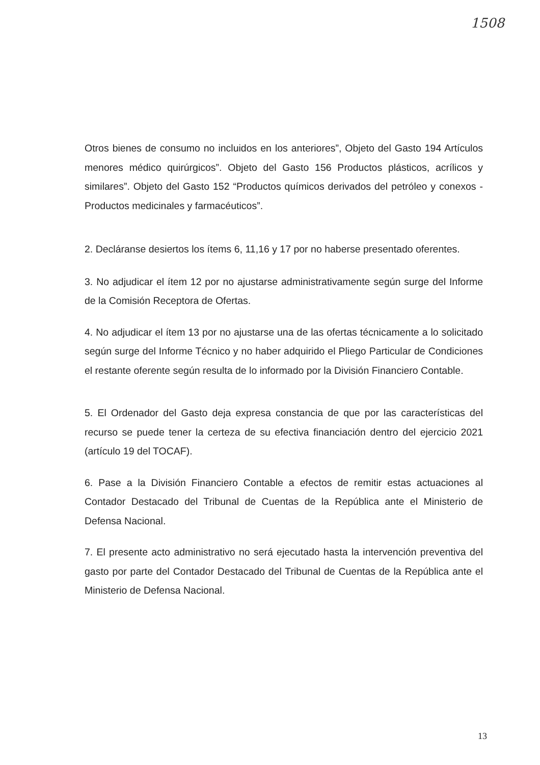1508
Otros bienes de consumo no incluidos en los anteriores”, Objeto del Gasto 194 Artículos menores médico quirúrgicos”. Objeto del Gasto 156 Productos plásticos, acrílicos y similares”. Objeto del Gasto 152 “Productos químicos derivados del petróleo y conexos - Productos medicinales y farmacéuticos”.
2. Decláranse desiertos los ítems 6, 11,16 y 17 por no haberse presentado oferentes.
3. No adjudicar el ítem 12 por no ajustarse administrativamente según surge del Informe de la Comisión Receptora de Ofertas.
4. No adjudicar el ítem 13 por no ajustarse una de las ofertas técnicamente a lo solicitado según surge del Informe Técnico y no haber adquirido el Pliego Particular de Condiciones el restante oferente según resulta de lo informado por la División Financiero Contable.
5. El Ordenador del Gasto deja expresa constancia de que por las características del recurso se puede tener la certeza de su efectiva financiación dentro del ejercicio 2021 (artículo 19 del TOCAF).
6. Pase a la División Financiero Contable a efectos de remitir estas actuaciones al Contador Destacado del Tribunal de Cuentas de la República ante el Ministerio de Defensa Nacional.
7. El presente acto administrativo no será ejecutado hasta la intervención preventiva del gasto por parte del Contador Destacado del Tribunal de Cuentas de la República ante el Ministerio de Defensa Nacional.
13